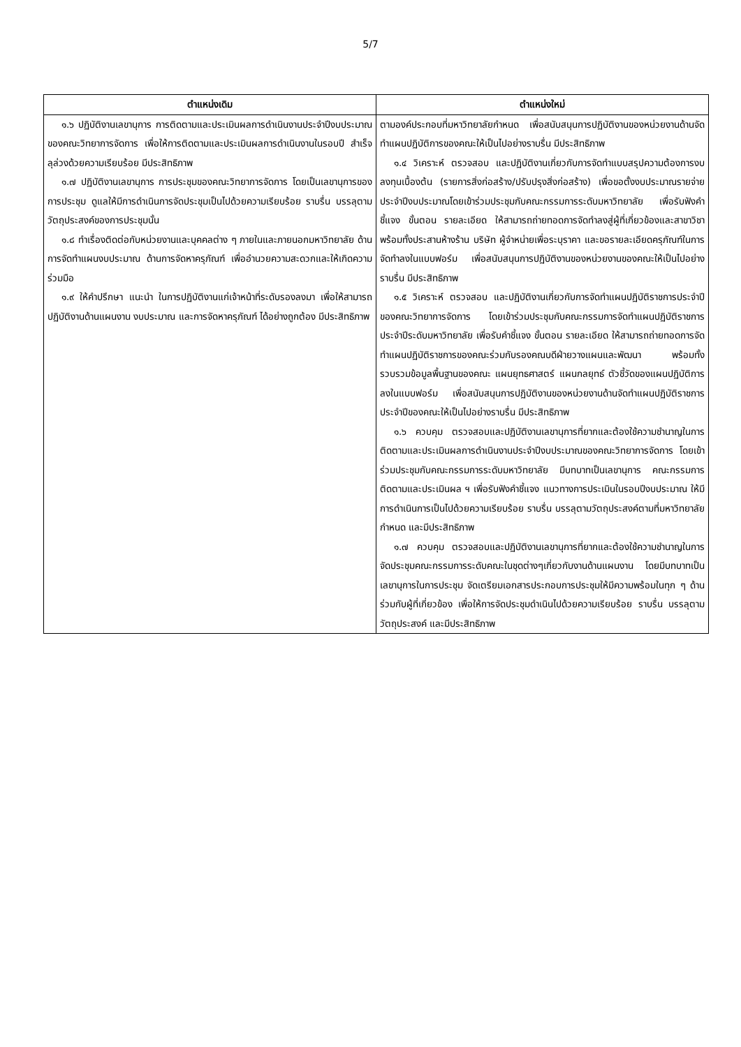5/7
| ตำแหน่งเดิม | ตำแหน่งใหม่ |
| --- | --- |
| ๑.๖ ปฏิบัติงานเลขานุการ การติดตามและประเมินผลการดำเนินงานประจำปีงบประมาณของคณะวิทยาการจัดการ เพื่อให้การติดตามและประเมินผลการดำเนินงานในรอบปี สำเร็จ ลุล่วงด้วยความเรียบร้อย มีประสิทธิภาพ ๑.๗ ปฏิบัติงานเลขานุการ การประชุมของคณะวิทยาการจัดการ โดยเป็นเลขานุการของการประชุม ดูแลให้มีการดำเนินการจัดประชุมเป็นไปด้วยความเรียบร้อย ราบรื่น บรรลุตามวัตถุประสงค์ของการประชุมนั้น ๑.๘ ทำเรื่องติดต่อกับหน่วยงานและบุคคลต่าง ๆ ภายในและภายนอกมหาวิทยาลัย ด้านการจัดทำแผนงบประมาณ ด้านการจัดหาครุภัณฑ์ เพื่ออำนวยความสะดวกและให้เกิดความร่วมมือ ๑.๙ ให้คำปรึกษา แนะนำ ในการปฏิบัติงานแก่เจ้าหน้าที่ระดับรองลงมา เพื่อให้สามารถปฏิบัติงานด้านแผนงาน งบประมาณ และการจัดหาครุภัณฑ์ ได้อย่างถูกต้อง มีประสิทธิภาพ | ตามองค์ประกอบที่มหาวิทยาลัยกำหนด เพื่อสนับสนุนการปฏิบัติงานของหน่วยงานด้านจัดทำแผนปฏิบัติการของคณะให้เป็นไปอย่างราบรื่น มีประสิทธิภาพ ๑.๔ วิเคราะห์ ตรวจสอบ และปฏิบัติงานเกี่ยวกับการจัดทำแบบสรุปความต้องการงบลงทุนเบื้องต้น (รายการสิ่งก่อสร้าง/ปรับปรุงสิ่งก่อสร้าง) เพื่อขอตั้งงบประมาณรายจ่าย ประจำปีงบประมาณโดยเข้าร่วมประชุมกับคณะกรรมการระดับมหาวิทยาลัย เพื่อรับฟังคำชี้แจง ขั้นตอน รายละเอียด ให้สามารถถ่ายทอดการจัดทำลงสู่ผู้ที่เกี่ยวข้องและสาขาวิชา พร้อมทั้งประสานห้างร้าน บริษัท ผู้จำหน่ายเพื่อระบุราคา และขอรายละเอียดครุภัณฑ์ในการจัดทำลงในแบบฟอร์ม เพื่อสนับสนุนการปฏิบัติงานของหน่วยงานของคณะให้เป็นไปอย่างราบรื่น มีประสิทธิภาพ ๑.๕ วิเคราะห์ ตรวจสอบ และปฏิบัติงานเกี่ยวกับการจัดทำแผนปฏิบัติราชการประจำปี ของคณะวิทยาการจัดการ โดยเข้าร่วมประชุมกับคณะกรรมการจัดทำแผนปฏิบัติราชการประจำปีระดับมหาวิทยาลัย เพื่อรับคำชี้แจง ขั้นตอน รายละเอียด ให้สามารถถ่ายทอดการจัดทำแผนปฏิบัติราชการของคณะร่วมกับรองคณบดีฝ่ายวางแผนและพัฒนา พร้อมทั้งรวบรวมข้อมูลพื้นฐานของคณะ แผนยุทธศาสตร์ แผนกลยุทธ์ ตัวชี้วัดของแผนปฏิบัติการ ลงในแบบฟอร์ม เพื่อสนับสนุนการปฏิบัติงานของหน่วยงานด้านจัดทำแผนปฏิบัติราชการประจำปีของคณะให้เป็นไปอย่างราบรื่น มีประสิทธิภาพ ๑.๖ ควบคุม ตรวจสอบและปฏิบัติงานเลขานุการที่ยากและต้องใช้ความชำนาญในการติดตามและประเมินผลการดำเนินงานประจำปีงบประมาณของคณะวิทยาการจัดการ โดยเข้าร่วมประชุมกับคณะกรรมการระดับมหาวิทยาลัย มีบทบาทเป็นเลขานุการ คณะกรรมการติดตามและประเมินผล ฯ เพื่อรับฟังคำชี้แจง แนวทางการประเมินในรอบปีงบประมาณ ให้มีการดำเนินการเป็นไปด้วยความเรียบร้อย ราบรื่น บรรลุตามวัตถุประสงค์ตามที่มหาวิทยาลัยกำหนด และมีประสิทธิภาพ ๑.๗ ควบคุม ตรวจสอบและปฏิบัติงานเลขานุการที่ยากและต้องใช้ความชำนาญในการจัดประชุมคณะกรรมการระดับคณะในชุดต่างๆเกี่ยวกับงานด้านแผนงาน โดยมีบทบาทเป็นเลขานุการในการประชุม จัดเตรียมเอกสารประกอบการประชุมให้มีความพร้อมในทุก ๆ ด้าน ร่วมกับผู้ที่เกี่ยวข้อง เพื่อให้การจัดประชุมดำเนินไปด้วยความเรียบร้อย ราบรื่น บรรลุตามวัตถุประสงค์ และมีประสิทธิภาพ |